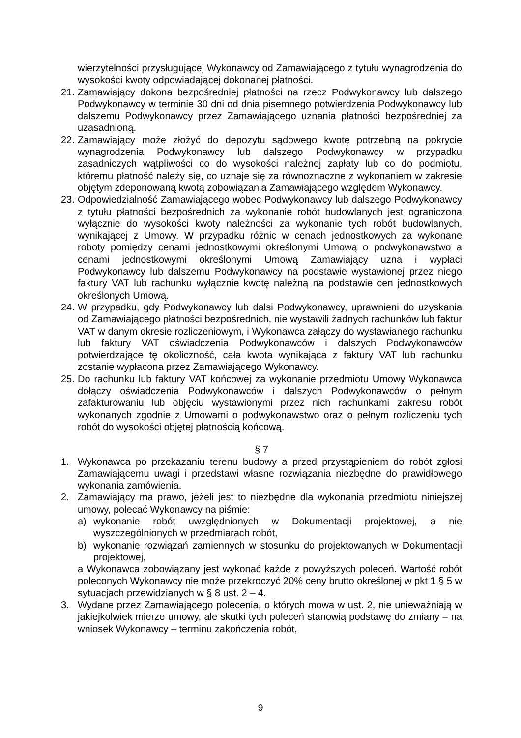wierzytelności przysługującej Wykonawcy od Zamawiającego z tytułu wynagrodzenia do wysokości kwoty odpowiadającej dokonanej płatności.
21.
Zamawiający dokona bezpośredniej płatności na rzecz Podwykonawcy lub dalszego Podwykonawcy w terminie 30 dni od dnia pisemnego potwierdzenia Podwykonawcy lub dalszemu Podwykonawcy przez Zamawiającego uznania płatności bezpośredniej za uzasadnioną.
22.
Zamawiający może złożyć do depozytu sądowego kwotę potrzebną na pokrycie wynagrodzenia Podwykonawcy lub dalszego Podwykonawcy w przypadku zasadniczych wątpliwości co do wysokości należnej zapłaty lub co do podmiotu, któremu płatność należy się, co uznaje się za równoznaczne z wykonaniem w zakresie objętym zdeponowaną kwotą zobowiązania Zamawiającego względem Wykonawcy.
23.
Odpowiedzialność Zamawiającego wobec Podwykonawcy lub dalszego Podwykonawcy z tytułu płatności bezpośrednich za wykonanie robót budowlanych jest ograniczona wyłącznie do wysokości kwoty należności za wykonanie tych robót budowlanych, wynikającej z Umowy. W przypadku różnic w cenach jednostkowych za wykonane roboty pomiędzy cenami jednostkowymi określonymi Umową o podwykonawstwo a cenami jednostkowymi określonymi Umową Zamawiający uzna i wypłaci Podwykonawcy lub dalszemu Podwykonawcy na podstawie wystawionej przez niego faktury VAT lub rachunku wyłącznie kwotę należną na podstawie cen jednostkowych określonych Umową.
24.
W przypadku, gdy Podwykonawcy lub dalsi Podwykonawcy, uprawnieni do uzyskania od Zamawiającego płatności bezpośrednich, nie wystawili żadnych rachunków lub faktur VAT w danym okresie rozliczeniowym, i Wykonawca załączy do wystawianego rachunku lub faktury VAT oświadczenia Podwykonawców i dalszych Podwykonawców potwierdzające tę okoliczność, cała kwota wynikająca z faktury VAT lub rachunku zostanie wypłacona przez Zamawiającego Wykonawcy.
25.
Do rachunku lub faktury VAT końcowej za wykonanie przedmiotu Umowy Wykonawca dołączy oświadczenia Podwykonawców i dalszych Podwykonawców o pełnym zafakturowaniu lub objęciu wystawionymi przez nich rachunkami zakresu robót wykonanych zgodnie z Umowami o podwykonawstwo oraz o pełnym rozliczeniu tych robót do wysokości objętej płatnością końcową.
§ 7
1. Wykonawca po przekazaniu terenu budowy a przed przystąpieniem do robót zgłosi Zamawiającemu uwagi i przedstawi własne rozwiązania niezbędne do prawidłowego wykonania zamówienia.
2. Zamawiający ma prawo, jeżeli jest to niezbędne dla wykonania przedmiotu niniejszej umowy, polecać Wykonawcy na piśmie:
a) wykonanie robót uwzględnionych w Dokumentacji projektowej, a nie wyszczególnionych w przedmiarach robót,
b) wykonanie rozwiązań zamiennych w stosunku do projektowanych w Dokumentacji projektowej,
a Wykonawca zobowiązany jest wykonać każde z powyższych poleceń. Wartość robót poleconych Wykonawcy nie może przekroczyć 20% ceny brutto określonej w pkt 1 § 5 w sytuacjach przewidzianych w § 8 ust. 2 – 4.
3. Wydane przez Zamawiającego polecenia, o których mowa w ust. 2, nie unieważniają w jakiejkolwiek mierze umowy, ale skutki tych poleceń stanowią podstawę do zmiany – na wniosek Wykonawcy – terminu zakończenia robót,
9